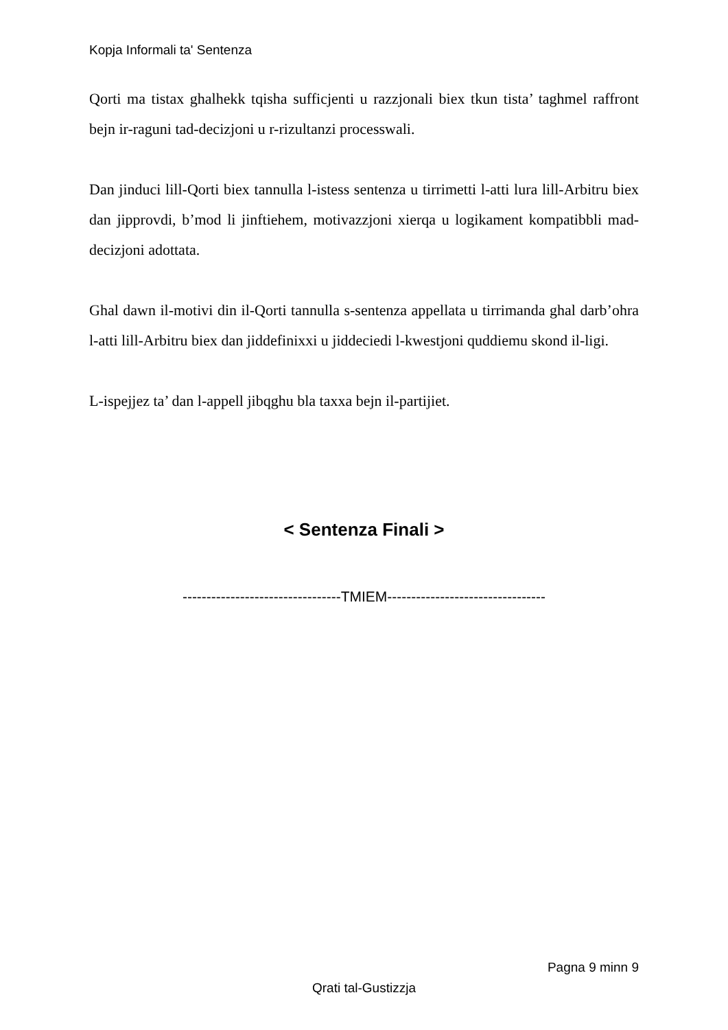Kopja Informali ta' Sentenza
Qorti ma tistax ghalhekk tqisha sufficjenti u razzjonali biex tkun tista’ taghmel raffront bejn ir-raguni tad-decizjoni u r-rizultanzi processwali.
Dan jinduci lill-Qorti biex tannulla l-istess sentenza u tirrimetti l-atti lura lill-Arbitru biex dan jipprovdi, b’mod li jinftiehem, motivazzjoni xierqa u logikament kompatibbli mad-decizjoni adottata.
Ghal dawn il-motivi din il-Qorti tannulla s-sentenza appellata u tirrimanda ghal darb’ohra l-atti lill-Arbitru biex dan jiddefinixxi u jiddeciedi l-kwestjoni quddiemu skond il-ligi.
L-ispejjez ta’ dan l-appell jibqghu bla taxxa bejn il-partijiet.
< Sentenza Finali >
---------------------------------TMIEM---------------------------------
Pagna 9 minn 9
Qrati tal-Gustizzja